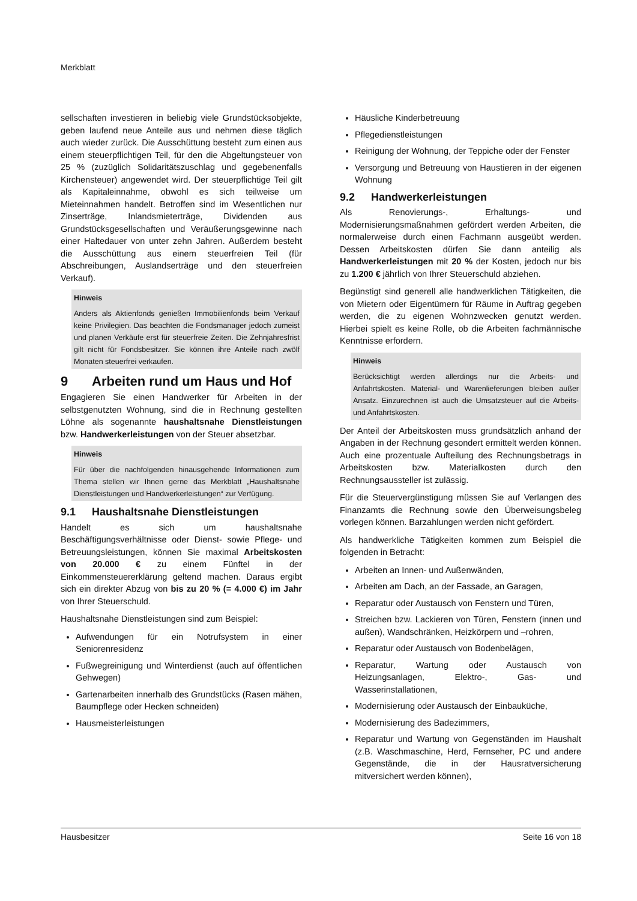Merkblatt
sellschaften investieren in beliebig viele Grundstücks­objekte, geben laufend neue Anteile aus und nehmen diese täglich auch wieder zurück. Die Ausschüttung besteht zum einen aus einem steuerpflichtigen Teil, für den die Abgeltungsteuer von 25 % (zuzüglich Solidaritätszuschlag und gegebenenfalls Kirchensteuer) angewendet wird. Der steuerpflichtige Teil gilt als Kapitaleinnahme, obwohl es sich teilweise um Mieteinnahmen handelt. Betroffen sind im Wesentlichen nur Zinserträge, Inlandsmieterträge, Dividenden aus Grundstücksgesellschaften und Veräußerungsgewinne nach einer Haltedauer von unter zehn Jahren. Außerdem besteht die Ausschüttung aus einem steuerfreien Teil (für Abschreibungen, Auslandserträge und den steuerfreien Verkauf).
Hinweis
Anders als Aktienfonds genießen Immobilienfonds beim Verkauf keine Privilegien. Das beachten die Fondsmanager jedoch zumeist und planen Verkäufe erst für steuerfreie Zeiten. Die Zehnjahresfrist gilt nicht für Fondsbesitzer. Sie können ihre Anteile nach zwölf Monaten steuerfrei verkaufen.
9 Arbeiten rund um Haus und Hof
Engagieren Sie einen Handwerker für Arbeiten in der selbstgenutzten Wohnung, sind die in Rechnung gestellten Löhne als sogenannte haushaltsnahe Dienstleistungen bzw. Handwerkerleistungen von der Steuer absetzbar.
Hinweis
Für über die nachfolgenden hinausgehende Informationen zum Thema stellen wir Ihnen gerne das Merkblatt „Haushaltsnahe Dienstleistungen und Handwerkerleistungen“ zur Verfügung.
9.1 Haushaltsnahe Dienstleistungen
Handelt es sich um haushaltsnahe Beschäftigungsverhältnisse oder Dienst- sowie Pflege- und Betreuungsleistungen, können Sie maximal Arbeitskosten von 20.000 € zu einem Fünftel in der Einkommensteuererklärung geltend machen. Daraus ergibt sich ein direkter Abzug von bis zu 20 % (= 4.000 €) im Jahr von Ihrer Steuerschuld.
Haushaltsnahe Dienstleistungen sind zum Beispiel:
Aufwendungen für ein Notrufsystem in einer Seniorenresidenz
Fußwegreinigung und Winterdienst (auch auf öffentlichen Gehwegen)
Gartenarbeiten innerhalb des Grundstücks (Rasen mähen, Baumpflege oder Hecken schneiden)
Hausmeisterleistungen
Häusliche Kinderbetreuung
Pflegedienstleistungen
Reinigung der Wohnung, der Teppiche oder der Fenster
Versorgung und Betreuung von Haustieren in der eigenen Wohnung
9.2 Handwerkerleistungen
Als Renovierungs-, Erhaltungs- und Modernisierungsmaßnahmen gefördert werden Arbeiten, die normalerweise durch einen Fachmann ausgeübt werden. Dessen Arbeitskosten dürfen Sie dann anteilig als Handwerkerleistungen mit 20 % der Kosten, jedoch nur bis zu 1.200 € jährlich von Ihrer Steuerschuld abziehen.
Begünstigt sind generell alle handwerklichen Tätigkeiten, die von Mietern oder Eigentümern für Räume in Auftrag gegeben werden, die zu eigenen Wohnzwecken genutzt werden. Hierbei spielt es keine Rolle, ob die Arbeiten fachmännische Kenntnisse erfordern.
Hinweis
Berücksichtigt werden allerdings nur die Arbeits- und Anfahrtskosten. Material- und Warenlieferungen bleiben außer Ansatz. Einzurechnen ist auch die Umsatzsteuer auf die Arbeits- und Anfahrtskosten.
Der Anteil der Arbeitskosten muss grundsätzlich anhand der Angaben in der Rechnung gesondert ermittelt werden können. Auch eine prozentuale Aufteilung des Rechnungsbetrags in Arbeitskosten bzw. Materialkosten durch den Rechnungsaussteller ist zulässig.
Für die Steuervergünstigung müssen Sie auf Verlangen des Finanzamts die Rechnung sowie den Überweisungsbeleg vorlegen können. Barzahlungen werden nicht gefördert.
Als handwerkliche Tätigkeiten kommen zum Beispiel die folgenden in Betracht:
Arbeiten an Innen- und Außenwänden,
Arbeiten am Dach, an der Fassade, an Garagen,
Reparatur oder Austausch von Fenstern und Türen,
Streichen bzw. Lackieren von Türen, Fenstern (innen und außen), Wandschränken, Heizkörpern und –rohren,
Reparatur oder Austausch von Bodenbelägen,
Reparatur, Wartung oder Austausch von Heizungsanlagen, Elektro-, Gas- und Wasserinstallationen,
Modernisierung oder Austausch der Einbauküche,
Modernisierung des Badezimmers,
Reparatur und Wartung von Gegenständen im Haushalt (z.B. Waschmaschine, Herd, Fernseher, PC und andere Gegenstände, die in der Hausratversicherung mitversichert werden können),
Hausbesitzer Seite 16 von 18